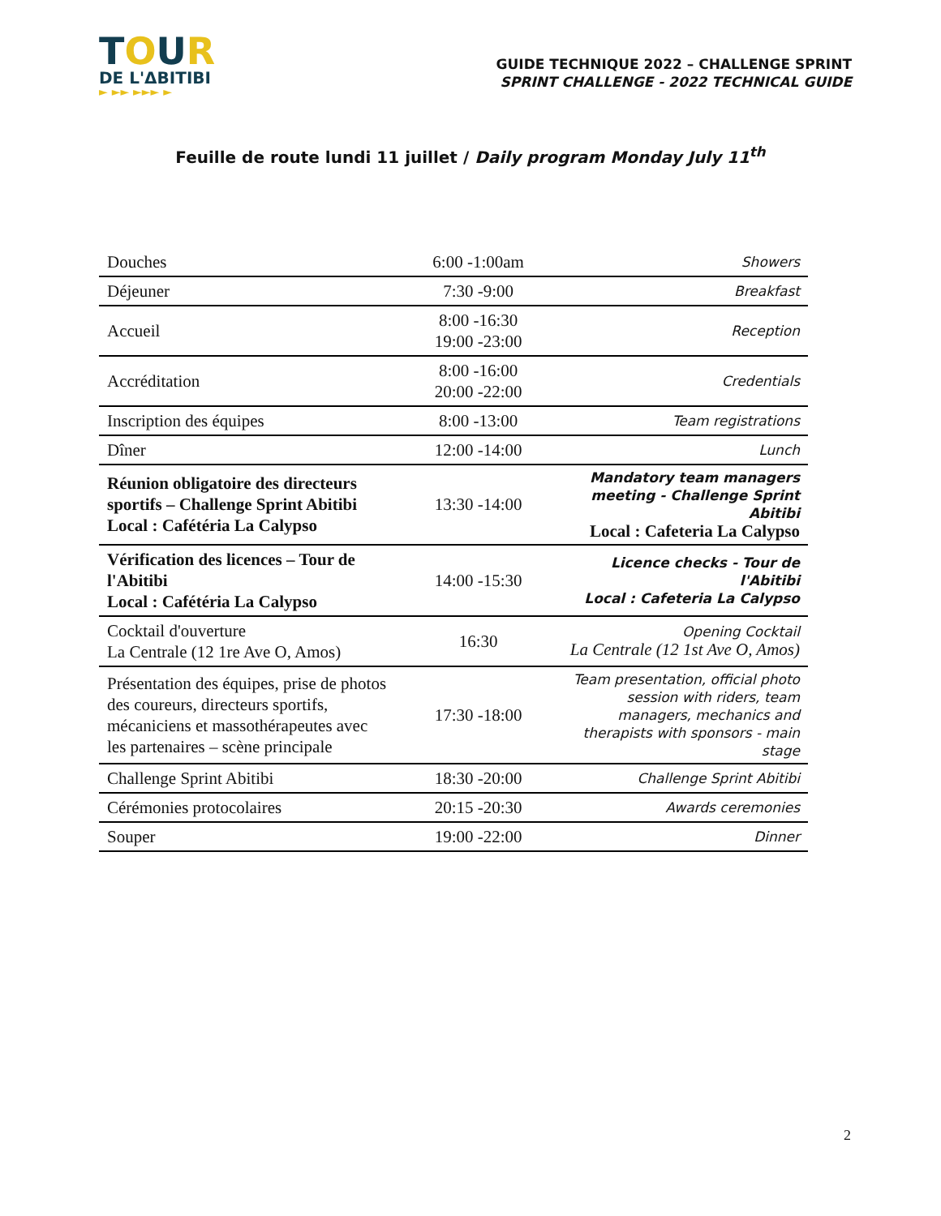TOUR
DE L'ΔBITIBI
► ►► ►►► ►
GUIDE TECHNIQUE 2022 – CHALLENGE SPRINT
SPRINT CHALLENGE - 2022 TECHNICAL GUIDE
Feuille de route lundi 11 juillet / Daily program Monday July 11<sup>th</sup>
| Douches | 6:00 -1:00am | Showers |
| Déjeuner | 7:30 -9:00 | Breakfast |
| Accueil | 8:00 -16:30 19:00 -23:00 | Reception |
| Accréditation | 8:00 -16:00 20:00 -22:00 | Credentials |
| Inscription des équipes | 8:00 -13:00 | Team registrations |
| Dîner | 12:00 -14:00 | Lunch |
| Réunion obligatoire des directeurs sportifs – Challenge Sprint Abitibi Local : Cafétéria La Calypso | 13:30 -14:00 | Mandatory team managers meeting - Challenge Sprint Abitibi Local : Cafeteria La Calypso |
| Vérification des licences – Tour de l'Abitibi Local : Cafétéria La Calypso | 14:00 -15:30 | Licence checks - Tour de l'Abitibi Local : Cafeteria La Calypso |
| Cocktail d'ouverture La Centrale (12 1re Ave O, Amos) | 16:30 | Opening Cocktail La Centrale (12 1st Ave O, Amos) |
| Présentation des équipes, prise de photos des coureurs, directeurs sportifs, mécaniciens et massothérapeutes avec les partenaires – scène principale | 17:30 -18:00 | Team presentation, official photo session with riders, team managers, mechanics and therapists with sponsors - main stage |
| Challenge Sprint Abitibi | 18:30 -20:00 | Challenge Sprint Abitibi |
| Cérémonies protocolaires | 20:15 -20:30 | Awards ceremonies |
| Souper | 19:00 -22:00 | Dinner |
2